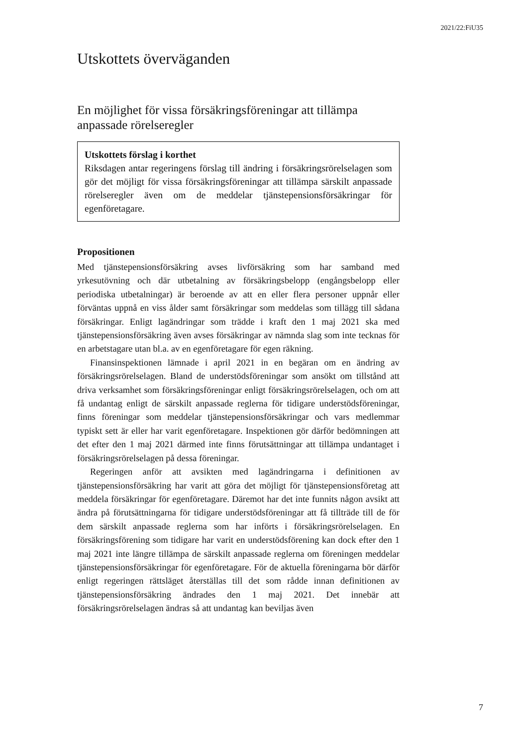2021/22:FiU35
Utskottets överväganden
En möjlighet för vissa försäkringsföreningar att tillämpa anpassade rörelseregler
Utskottets förslag i korthet
Riksdagen antar regeringens förslag till ändring i försäkringsrörelse­lagen som gör det möjligt för vissa försäkringsföreningar att tillämpa särskilt anpassade rörelseregler även om de meddelar tjänstepensionsförsäkringar för egenföretagare.
Propositionen
Med tjänstepensionsförsäkring avses livförsäkring som har samband med yrkesutövning och där utbetalning av försäkringsbelopp (engångsbelopp eller periodiska utbetalningar) är beroende av att en eller flera personer uppnår eller förväntas uppnå en viss ålder samt försäkringar som meddelas som tillägg till sådana försäkringar. Enligt lagändringar som trädde i kraft den 1 maj 2021 ska med tjänstepensionsförsäkring även avses försäkringar av nämnda slag som inte tecknas för en arbetstagare utan bl.a. av en egenföretagare för egen räkning.
Finansinspektionen lämnade i april 2021 in en begäran om en ändring av försäkringsrörelselagen. Bland de understödsföreningar som ansökt om tillstånd att driva verksamhet som försäkringsföreningar enligt försäkrings­rörelselagen, och om att få undantag enligt de särskilt anpassade reglerna för tidigare understödsföreningar, finns föreningar som meddelar tjänstepensions­försäkringar och vars medlemmar typiskt sett är eller har varit egenföretagare. Inspektionen gör därför bedömningen att det efter den 1 maj 2021 därmed inte finns förutsättningar att tillämpa undantaget i försäkringsrörelselagen på dessa föreningar.
Regeringen anför att avsikten med lagändringarna i definitionen av tjänstepensionsförsäkring har varit att göra det möjligt för tjänstepensions­företag att meddela försäkringar för egenföretagare. Däremot har det inte funnits någon avsikt att ändra på förutsättningarna för tidigare understödsföreningar att få tillträde till de för dem särskilt anpassade reglerna som har införts i försäkringsrörelselagen. En försäkringsförening som tidigare har varit en understödsförening kan dock efter den 1 maj 2021 inte längre tillämpa de särskilt anpassade reglerna om föreningen meddelar tjänstepensionsförsäkringar för egenföretagare. För de aktuella föreningarna bör därför enligt regeringen rättsläget återställas till det som rådde innan definitionen av tjänstepensionsförsäkring ändrades den 1 maj 2021. Det innebär att försäkringsrörelselagen ändras så att undantag kan beviljas även
7